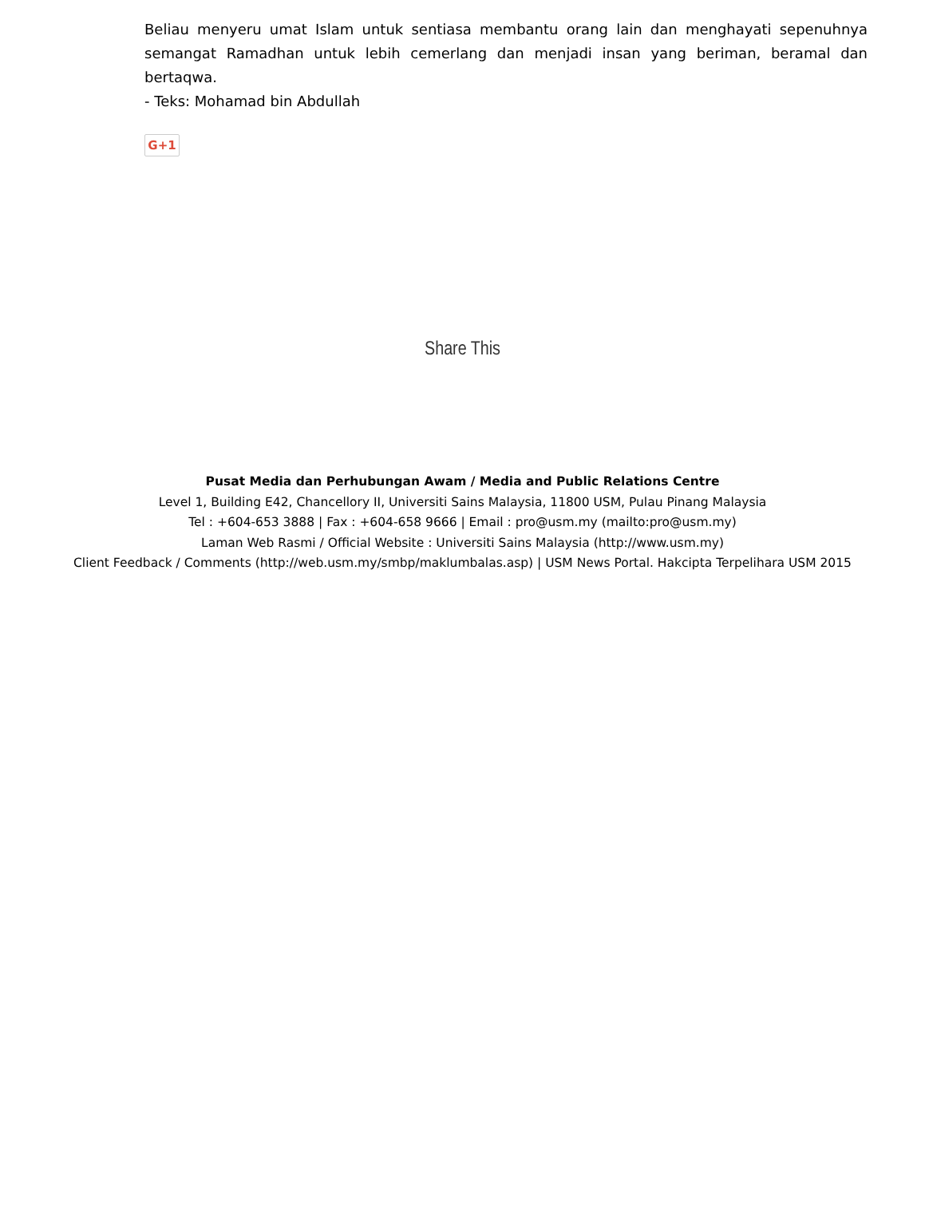Beliau menyeru umat Islam untuk sentiasa membantu orang lain dan menghayati sepenuhnya semangat Ramadhan untuk lebih cemerlang dan menjadi insan yang beriman, beramal dan bertaqwa.
- Teks: Mohamad bin Abdullah
G+1
Share This
Pusat Media dan Perhubungan Awam / Media and Public Relations Centre
Level 1, Building E42, Chancellory II, Universiti Sains Malaysia, 11800 USM, Pulau Pinang Malaysia
Tel : +604-653 3888 | Fax : +604-658 9666 | Email : pro@usm.my (mailto:pro@usm.my)
Laman Web Rasmi / Official Website : Universiti Sains Malaysia (http://www.usm.my)
Client Feedback / Comments (http://web.usm.my/smbp/maklumbalas.asp) | USM News Portal. Hakcipta Terpelihara USM 2015